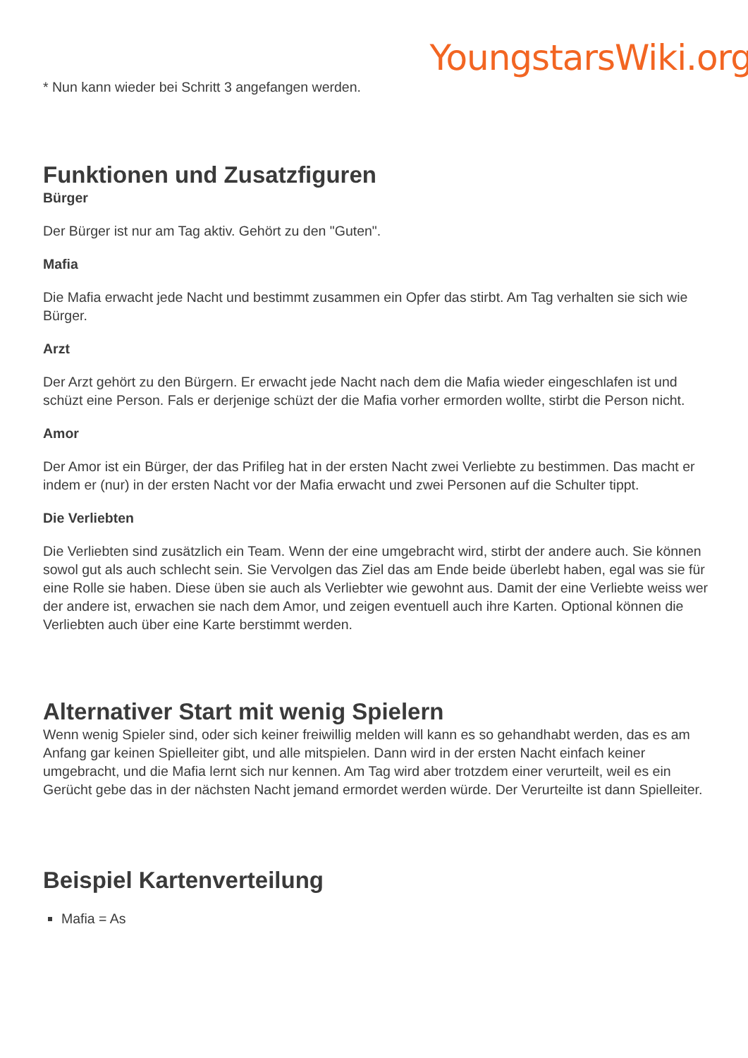YoungstarsWiki.org
* Nun kann wieder bei Schritt 3 angefangen werden.
Funktionen und Zusatzfiguren
Bürger
Der Bürger ist nur am Tag aktiv. Gehört zu den "Guten".
Mafia
Die Mafia erwacht jede Nacht und bestimmt zusammen ein Opfer das stirbt. Am Tag verhalten sie sich wie Bürger.
Arzt
Der Arzt gehört zu den Bürgern. Er erwacht jede Nacht nach dem die Mafia wieder eingeschlafen ist und schüzt eine Person. Fals er derjenige schüzt der die Mafia vorher ermorden wollte, stirbt die Person nicht.
Amor
Der Amor ist ein Bürger, der das Prifileg hat in der ersten Nacht zwei Verliebte zu bestimmen. Das macht er indem er (nur) in der ersten Nacht vor der Mafia erwacht und zwei Personen auf die Schulter tippt.
Die Verliebten
Die Verliebten sind zusätzlich ein Team. Wenn der eine umgebracht wird, stirbt der andere auch. Sie können sowol gut als auch schlecht sein. Sie Vervolgen das Ziel das am Ende beide überlebt haben, egal was sie für eine Rolle sie haben. Diese üben sie auch als Verliebter wie gewohnt aus. Damit der eine Verliebte weiss wer der andere ist, erwachen sie nach dem Amor, und zeigen eventuell auch ihre Karten. Optional können die Verliebten auch über eine Karte berstimmt werden.
Alternativer Start mit wenig Spielern
Wenn wenig Spieler sind, oder sich keiner freiwillig melden will kann es so gehandhabt werden, das es am Anfang gar keinen Spielleiter gibt, und alle mitspielen. Dann wird in der ersten Nacht einfach keiner umgebracht, und die Mafia lernt sich nur kennen. Am Tag wird aber trotzdem einer verurteilt, weil es ein Gerücht gebe das in der nächsten Nacht jemand ermordet werden würde. Der Verurteilte ist dann Spielleiter.
Beispiel Kartenverteilung
Mafia = As